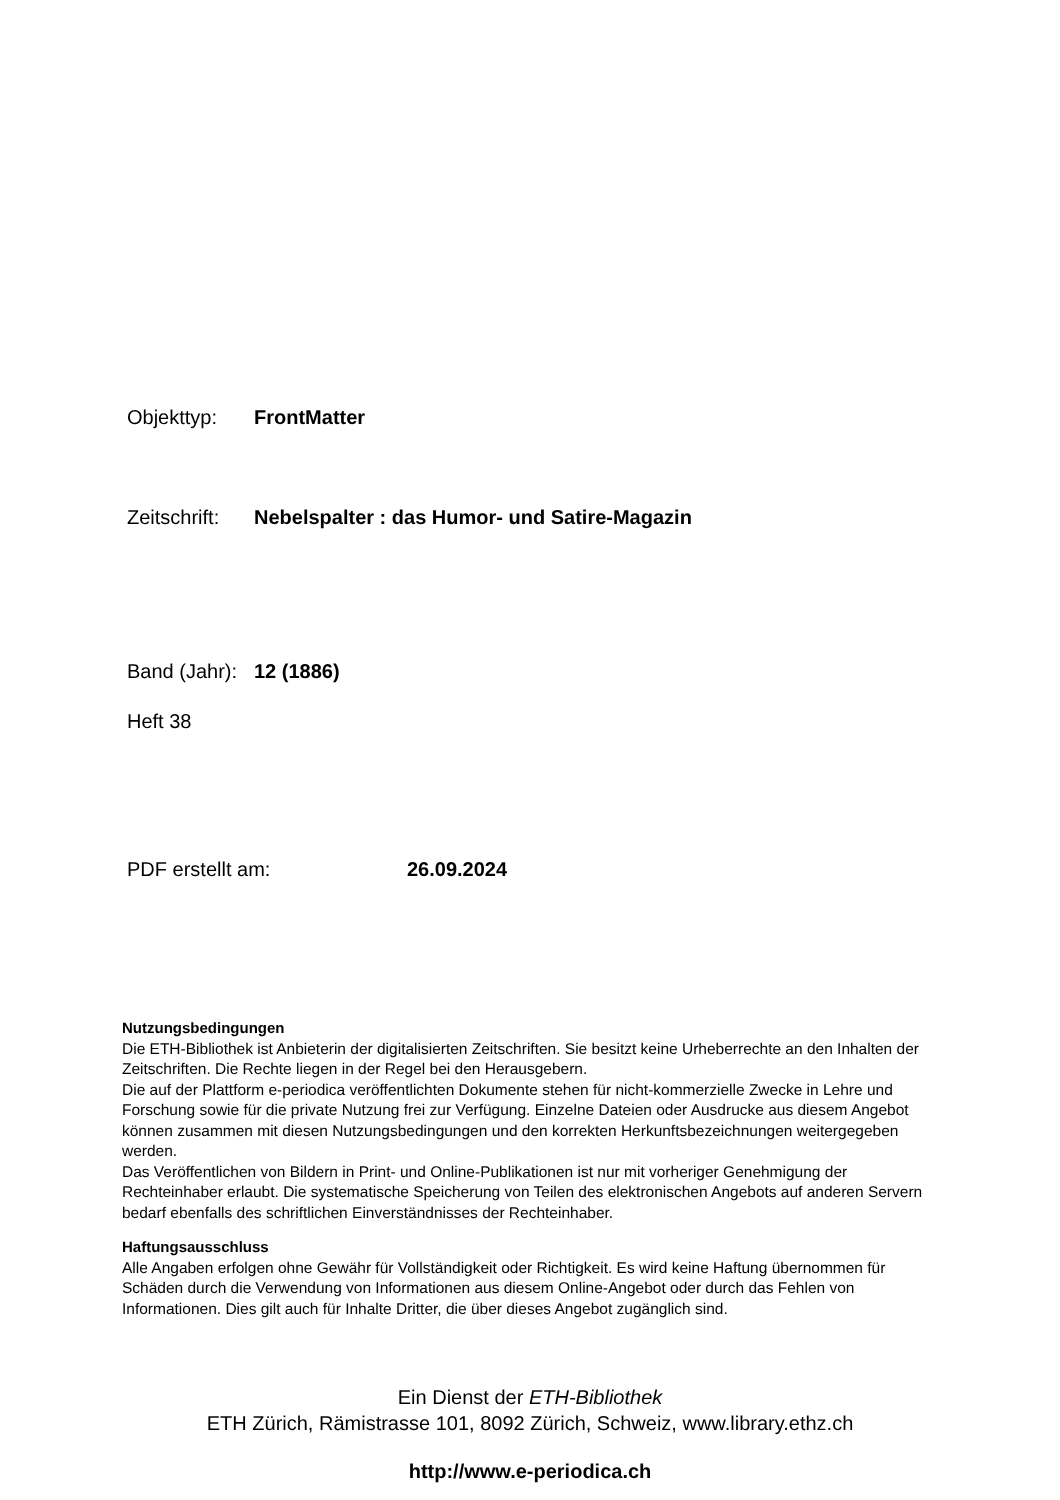Objekttyp: FrontMatter
Zeitschrift: Nebelspalter : das Humor- und Satire-Magazin
Band (Jahr): 12 (1886)
Heft 38
PDF erstellt am: 26.09.2024
Nutzungsbedingungen
Die ETH-Bibliothek ist Anbieterin der digitalisierten Zeitschriften. Sie besitzt keine Urheberrechte an den Inhalten der Zeitschriften. Die Rechte liegen in der Regel bei den Herausgebern.
Die auf der Plattform e-periodica veröffentlichten Dokumente stehen für nicht-kommerzielle Zwecke in Lehre und Forschung sowie für die private Nutzung frei zur Verfügung. Einzelne Dateien oder Ausdrucke aus diesem Angebot können zusammen mit diesen Nutzungsbedingungen und den korrekten Herkunftsbezeichnungen weitergegeben werden.
Das Veröffentlichen von Bildern in Print- und Online-Publikationen ist nur mit vorheriger Genehmigung der Rechteinhaber erlaubt. Die systematische Speicherung von Teilen des elektronischen Angebots auf anderen Servern bedarf ebenfalls des schriftlichen Einverständnisses der Rechteinhaber.
Haftungsausschluss
Alle Angaben erfolgen ohne Gewähr für Vollständigkeit oder Richtigkeit. Es wird keine Haftung übernommen für Schäden durch die Verwendung von Informationen aus diesem Online-Angebot oder durch das Fehlen von Informationen. Dies gilt auch für Inhalte Dritter, die über dieses Angebot zugänglich sind.
Ein Dienst der ETH-Bibliothek
ETH Zürich, Rämistrasse 101, 8092 Zürich, Schweiz, www.library.ethz.ch
http://www.e-periodica.ch